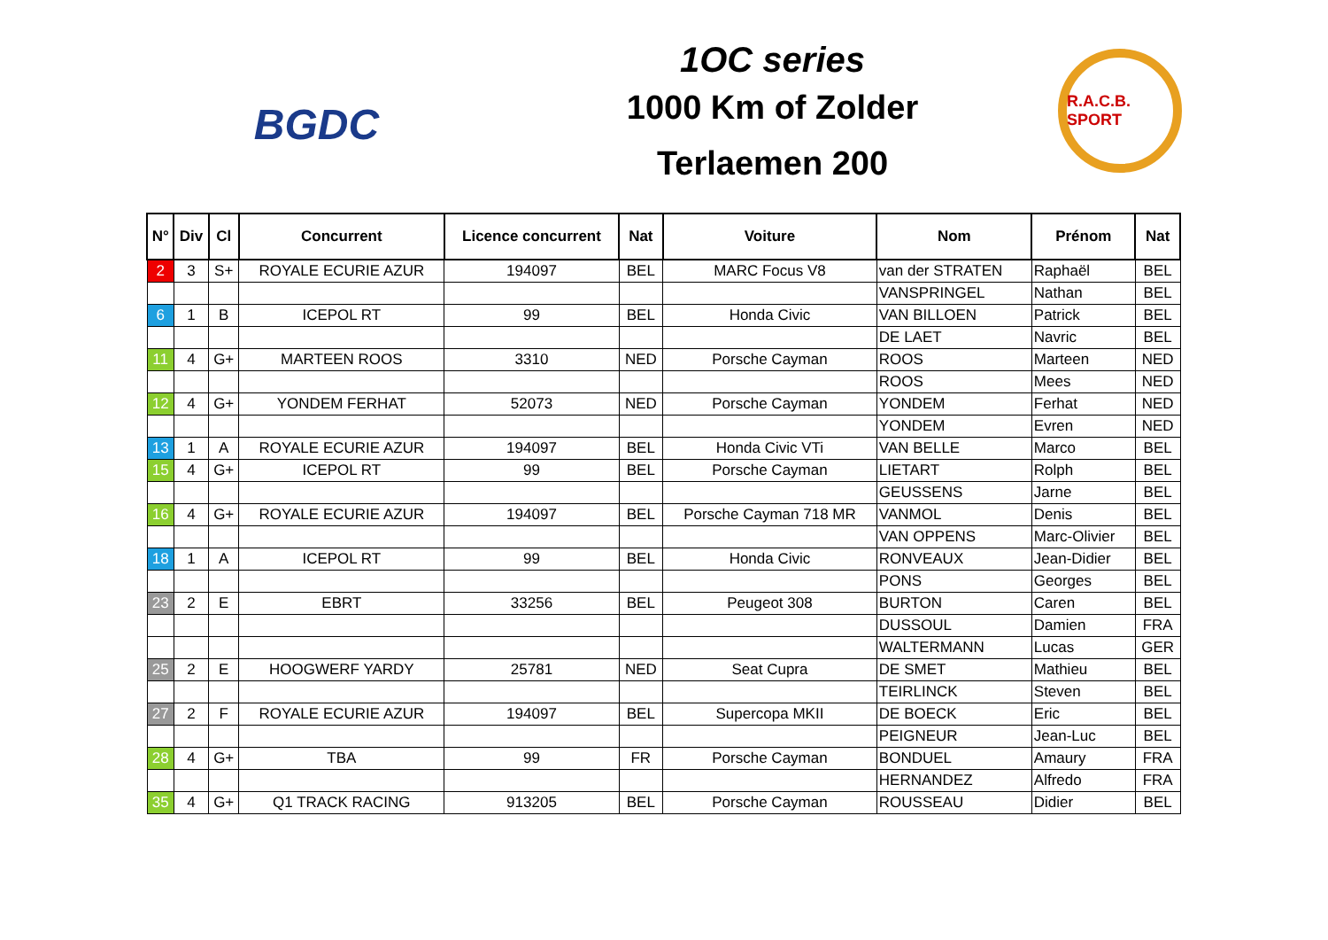BGDC
1OC series
1000 Km of Zolder
Terlaemen 200
R.A.C.B. SPORT
| N° | Div | Cl | Concurrent | Licence concurrent | Nat | Voiture | Nom | Prénom | Nat |
| --- | --- | --- | --- | --- | --- | --- | --- | --- | --- |
| 2 | 3 | S+ | ROYALE ECURIE AZUR | 194097 | BEL | MARC Focus V8 | van der STRATEN | Raphaël | BEL |
| | | | | | | | VANSPRINGEL | Nathan | BEL |
| 6 | 1 | B | ICEPOL RT | 99 | BEL | Honda Civic | VAN BILLOEN | Patrick | BEL |
| | | | | | | | DE LAET | Navric | BEL |
| 11 | 4 | G+ | MARTEEN ROOS | 3310 | NED | Porsche Cayman | ROOS | Marteen | NED |
| | | | | | | | ROOS | Mees | NED |
| 12 | 4 | G+ | YONDEM FERHAT | 52073 | NED | Porsche Cayman | YONDEM | Ferhat | NED |
| | | | | | | | YONDEM | Evren | NED |
| 13 | 1 | A | ROYALE ECURIE AZUR | 194097 | BEL | Honda Civic VTi | VAN BELLE | Marco | BEL |
| 15 | 4 | G+ | ICEPOL RT | 99 | BEL | Porsche Cayman | LIETART | Rolph | BEL |
| | | | | | | | GEUSSENS | Jarne | BEL |
| 16 | 4 | G+ | ROYALE ECURIE AZUR | 194097 | BEL | Porsche Cayman 718 MR | VANMOL | Denis | BEL |
| | | | | | | | VAN OPPENS | Marc-Olivier | BEL |
| 18 | 1 | A | ICEPOL RT | 99 | BEL | Honda Civic | RONVEAUX | Jean-Didier | BEL |
| | | | | | | | PONS | Georges | BEL |
| 23 | 2 | E | EBRT | 33256 | BEL | Peugeot 308 | BURTON | Caren | BEL |
| | | | | | | | DUSSOUL | Damien | FRA |
| | | | | | | | WALTERMANN | Lucas | GER |
| 25 | 2 | E | HOOGWERF YARDY | 25781 | NED | Seat Cupra | DE SMET | Mathieu | BEL |
| | | | | | | | TEIRLINCK | Steven | BEL |
| 27 | 2 | F | ROYALE ECURIE AZUR | 194097 | BEL | Supercopa MKII | DE BOECK | Eric | BEL |
| | | | | | | | PEIGNEUR | Jean-Luc | BEL |
| 28 | 4 | G+ | TBA | 99 | FR | Porsche Cayman | BONDUEL | Amaury | FRA |
| | | | | | | | HERNANDEZ | Alfredo | FRA |
| 35 | 4 | G+ | Q1 TRACK RACING | 913205 | BEL | Porsche Cayman | ROUSSEAU | Didier | BEL |